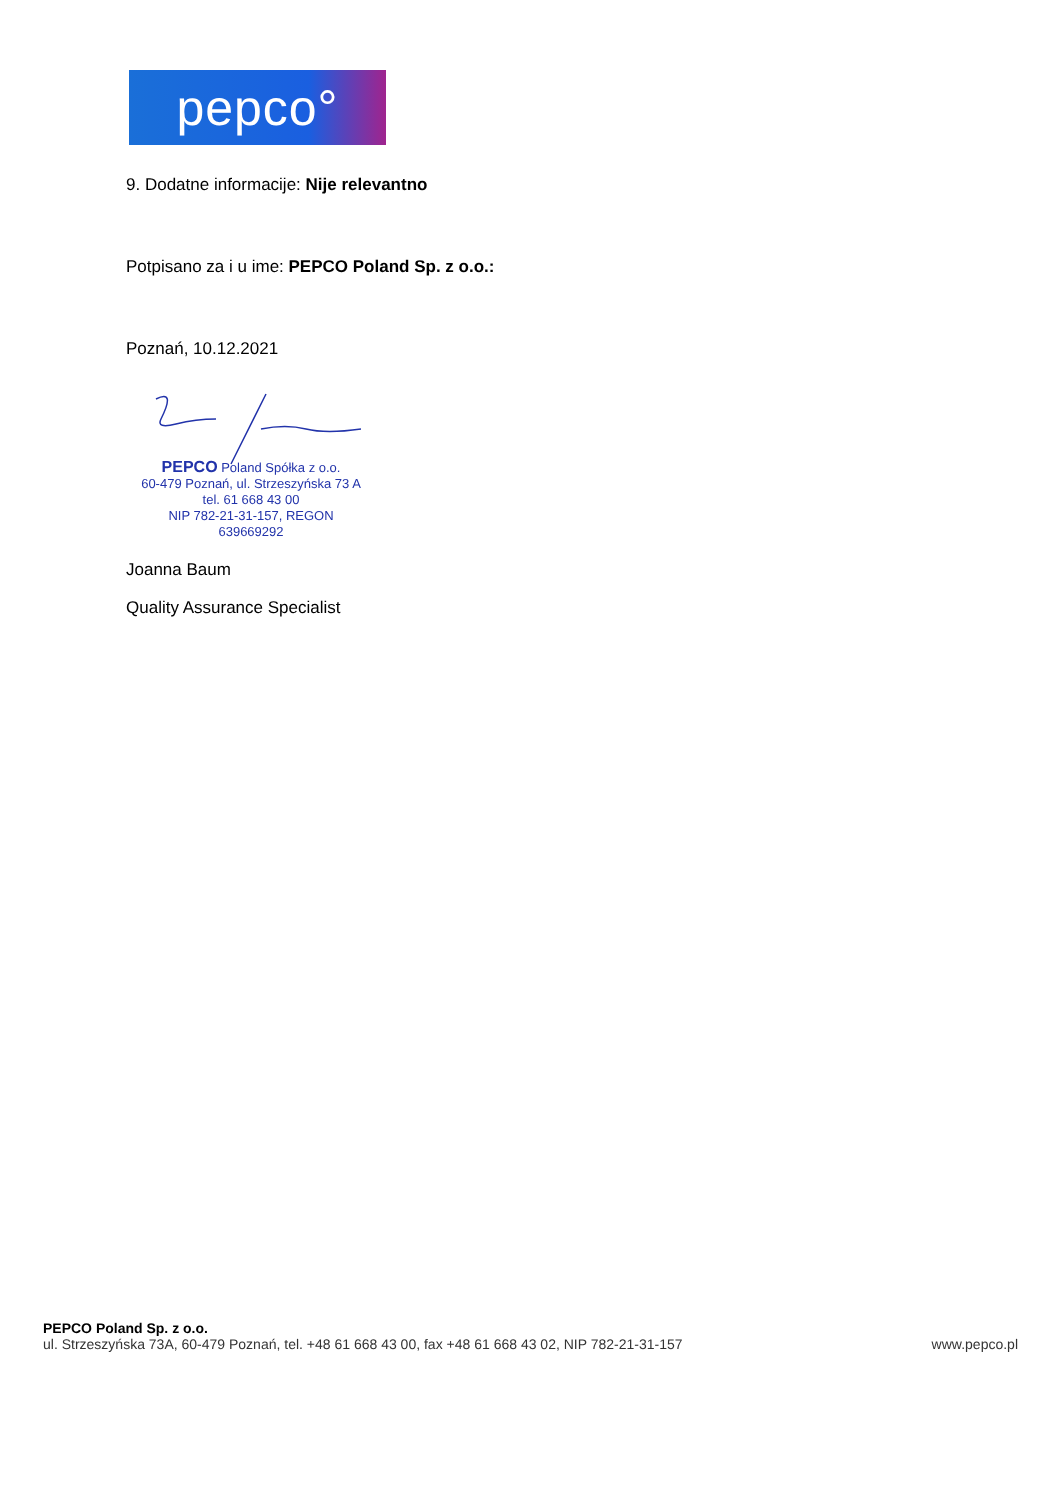pepco°
9. Dodatne informacije: Nije relevantno
Potpisano za i u ime: PEPCO Poland Sp. z o.o.:
Poznań, 10.12.2021
PEPCO Poland Spółka z o.o.
60-479 Poznań, ul. Strzeszyńska 73 A
tel. 61 668 43 00
NIP 782-21-31-157, REGON 639669292
Joanna Baum
Quality Assurance Specialist
PEPCO Poland Sp. z o.o.
ul. Strzeszyńska 73A, 60-479 Poznań, tel. +48 61 668 43 00, fax +48 61 668 43 02, NIP 782-21-31-157 www.pepco.pl